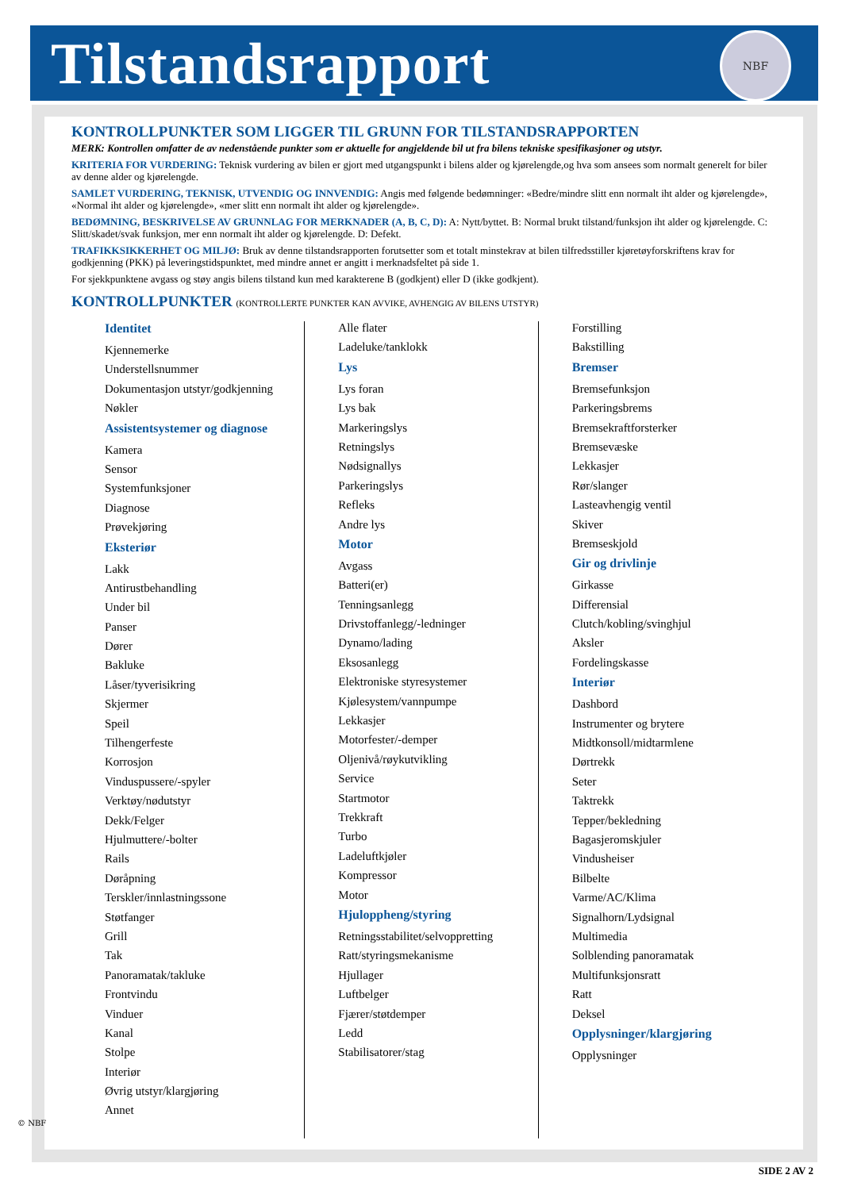Tilstandsrapport
NBF
KONTROLLPUNKTER SOM LIGGER TIL GRUNN FOR TILSTANDSRAPPORTEN
MERK: Kontrollen omfatter de av nedenstående punkter som er aktuelle for angjeldende bil ut fra bilens tekniske spesifikasjoner og utstyr.
KRITERIA FOR VURDERING: Teknisk vurdering av bilen er gjort med utgangspunkt i bilens alder og kjørelengde,og hva som ansees som normalt generelt for biler av denne alder og kjørelengde.
SAMLET VURDERING, TEKNISK, UTVENDIG OG INNVENDIG: Angis med følgende bedømninger: «Bedre/mindre slitt enn normalt iht alder og kjørelengde», «Normal iht alder og kjørelengde», «mer slitt enn normalt iht alder og kjørelengde».
BEDØMNING, BESKRIVELSE AV GRUNNLAG FOR MERKNADER (A, B, C, D): A: Nytt/byttet. B: Normal brukt tilstand/funksjon iht alder og kjørelengde. C: Slitt/skadet/svak funksjon, mer enn normalt iht alder og kjørelengde. D: Defekt.
TRAFIKKSIKKERHET OG MILJØ: Bruk av denne tilstandsrapporten forutsetter som et totalt minstekrav at bilen tilfredsstiller kjøretøyforskriftens krav for godkjenning (PKK) på leveringstidspunktet, med mindre annet er angitt i merknadsfeltet på side 1.
For sjekkpunktene avgass og støy angis bilens tilstand kun med karakterene B (godkjent) eller D (ikke godkjent).
KONTROLLPUNKTER (KONTROLLERTE PUNKTER KAN AVVIKE, AVHENGIG AV BILENS UTSTYR)
Identitet
Kjennemerke
Understellsnummer
Dokumentasjon utstyr/godkjenning
Nøkler
Assistentsystemer og diagnose
Kamera
Sensor
Systemfunksjoner
Diagnose
Prøvekjøring
Eksteriør
Lakk
Antirustbehandling
Under bil
Panser
Dører
Bakluke
Låser/tyverisikring
Skjermer
Speil
Tilhengerfeste
Korrosjon
Vinduspussere/-spyler
Verktøy/nødutstyr
Dekk/Felger
Hjulmuttere/-bolter
Rails
Døråpning
Terskler/innlastningssone
Støtfanger
Grill
Tak
Panoramatak/takluke
Frontvindu
Vinduer
Kanal
Stolpe
Interiør
Øvrig utstyr/klargjøring
Annet
Alle flater
Ladeluke/tanklokk
Lys
Lys foran
Lys bak
Markeringslys
Retningslys
Nødsignallys
Parkeringslys
Refleks
Andre lys
Motor
Avgass
Batteri(er)
Tenningsanlegg
Drivstoffanlegg/-ledninger
Dynamo/lading
Eksosanlegg
Elektroniske styresystemer
Kjølesystem/vannpumpe
Lekkasjer
Motorfester/-demper
Oljenivå/røykutvikling
Service
Startmotor
Trekkraft
Turbo
Ladeluftkjøler
Kompressor
Motor
Hjuloppheng/styring
Retningsstabilitet/selvoppretting
Ratt/styringsmekanisme
Hjullager
Luftbelger
Fjærer/støtdemper
Ledd
Stabilisatorer/stag
Forstilling
Bakstilling
Bremser
Bremsefunksjon
Parkeringsbrems
Bremsekraftforsterker
Bremsevæske
Lekkasjer
Rør/slanger
Lasteavhengig ventil
Skiver
Bremseskjold
Gir og drivlinje
Girkasse
Differensial
Clutch/kobling/svinghjul
Aksler
Fordelingskasse
Interiør
Dashbord
Instrumenter og brytere
Midtkonsoll/midtarmlene
Dørtrekk
Seter
Taktrekk
Tepper/bekledning
Bagasjeromskjuler
Vindusheiser
Bilbelte
Varme/AC/Klima
Signalhorn/Lydsignal
Multimedia
Solblending panoramatak
Multifunksjonsratt
Ratt
Deksel
Opplysninger/klargjøring
Opplysninger
© NBF
SIDE 2 AV 2